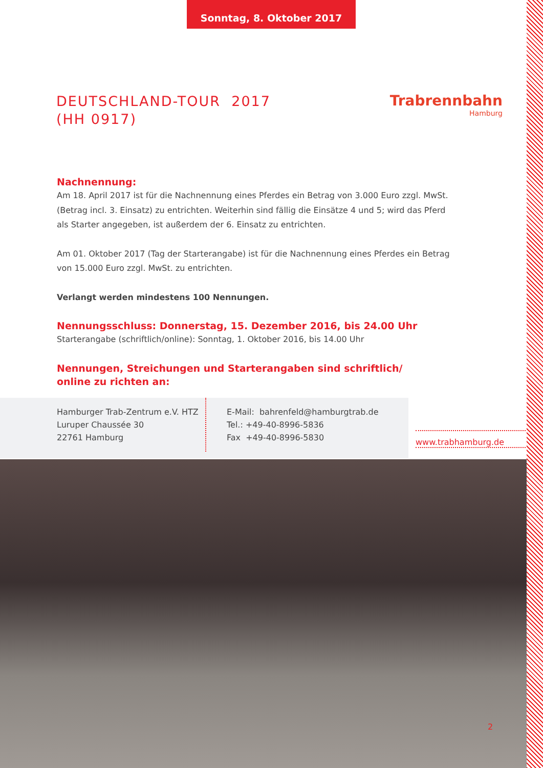Sonntag, 8. Oktober 2017
DEUTSCHLAND-TOUR 2017
(HH 0917)
Trabrennbahn
Hamburg
Nachnennung:
Am 18. April 2017 ist für die Nachnennung eines Pferdes ein Betrag von 3.000 Euro zzgl. MwSt. (Betrag incl. 3. Einsatz) zu entrichten. Weiterhin sind fällig die Einsätze 4 und 5; wird das Pferd als Starter angegeben, ist außerdem der 6. Einsatz zu entrichten.
Am 01. Oktober 2017 (Tag der Starterangabe) ist für die Nachnennung eines Pferdes ein Betrag von 15.000 Euro zzgl. MwSt. zu entrichten.
Verlangt werden mindestens 100 Nennungen.
Nennungsschluss: Donnerstag, 15. Dezember 2016, bis 24.00 Uhr
Starterangabe (schriftlich/online): Sonntag, 1. Oktober 2016, bis 14.00 Uhr
Nennungen, Streichungen und Starterangaben sind schriftlich/
online zu richten an:
Hamburger Trab-Zentrum e.V. HTZ
Luruper Chaussée 30
22761 Hamburg
E-Mail: bahrenfeld@hamburgtrab.de
Tel.: +49-40-8996-5836
Fax +49-40-8996-5830
www.trabhamburg.de
2